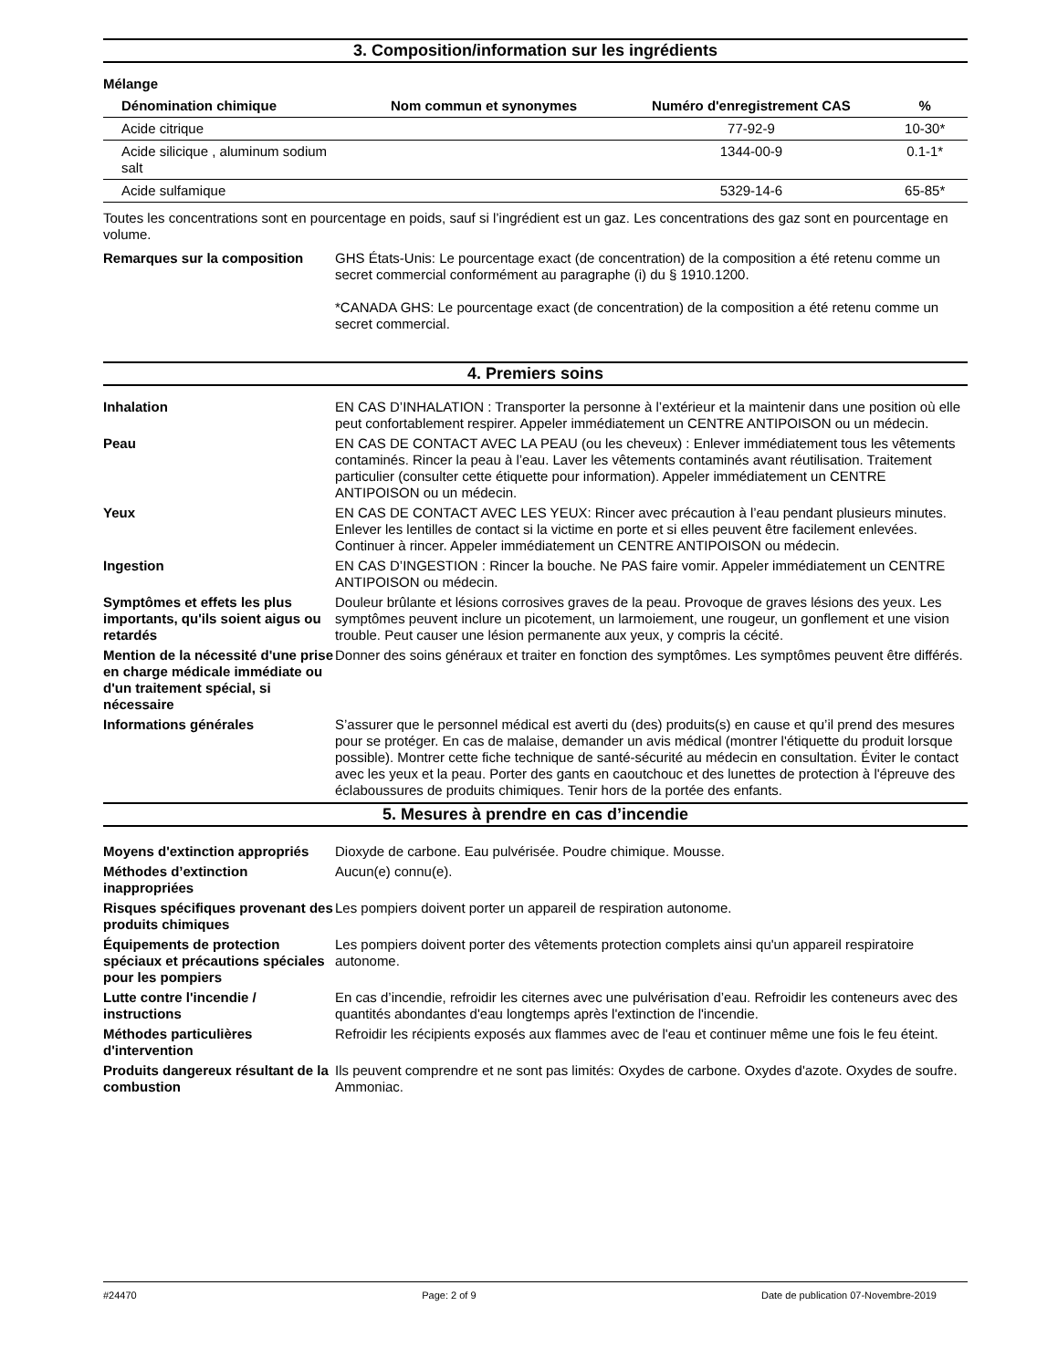3. Composition/information sur les ingrédients
Mélange
| Dénomination chimique | Nom commun et synonymes | Numéro d'enregistrement CAS | % |
| --- | --- | --- | --- |
| Acide citrique | | 77-92-9 | 10-30* |
| Acide silicique , aluminum sodium salt | | 1344-00-9 | 0.1-1* |
| Acide sulfamique | | 5329-14-6 | 65-85* |
Toutes les concentrations sont en pourcentage en poids, sauf si l’ingrédient est un gaz. Les concentrations des gaz sont en pourcentage en volume.
Remarques sur la composition GHS États-Unis: Le pourcentage exact (de concentration) de la composition a été retenu comme un secret commercial conformément au paragraphe (i) du § 1910.1200.
*CANADA GHS: Le pourcentage exact (de concentration) de la composition a été retenu comme un secret commercial.
4. Premiers soins
Inhalation EN CAS D’INHALATION : Transporter la personne à l’extérieur et la maintenir dans une position où elle peut confortablement respirer. Appeler immédiatement un CENTRE ANTIPOISON ou un médecin.
Peau EN CAS DE CONTACT AVEC LA PEAU (ou les cheveux) : Enlever immédiatement tous les vêtements contaminés. Rincer la peau à l’eau. Laver les vêtements contaminés avant réutilisation. Traitement particulier (consulter cette étiquette pour information). Appeler immédiatement un CENTRE ANTIPOISON ou un médecin.
Yeux EN CAS DE CONTACT AVEC LES YEUX: Rincer avec précaution à l’eau pendant plusieurs minutes. Enlever les lentilles de contact si la victime en porte et si elles peuvent être facilement enlevées. Continuer à rincer. Appeler immédiatement un CENTRE ANTIPOISON ou médecin.
Ingestion EN CAS D’INGESTION : Rincer la bouche. Ne PAS faire vomir. Appeler immédiatement un CENTRE ANTIPOISON ou médecin.
Symptômes et effets les plus importants, qu'ils soient aigus ou retardés
Douleur brûlante et lésions corrosives graves de la peau. Provoque de graves lésions des yeux. Les symptômes peuvent inclure un picotement, un larmoiement, une rougeur, un gonflement et une vision trouble. Peut causer une lésion permanente aux yeux, y compris la cécité.
Mention de la nécessité d'une prise en charge médicale immédiate ou d'un traitement spécial, si nécessaire
Donner des soins généraux et traiter en fonction des symptômes. Les symptômes peuvent être différés.
Informations générales S’assurer que le personnel médical est averti du (des) produits(s) en cause et qu’il prend des mesures pour se protéger. En cas de malaise, demander un avis médical (montrer l'étiquette du produit lorsque possible). Montrer cette fiche technique de santé-sécurité au médecin en consultation. Éviter le contact avec les yeux et la peau. Porter des gants en caoutchouc et des lunettes de protection à l'épreuve des éclaboussures de produits chimiques. Tenir hors de la portée des enfants.
5. Mesures à prendre en cas d’incendie
Moyens d'extinction appropriés
Dioxyde de carbone. Eau pulvérisée. Poudre chimique. Mousse.
Méthodes d’extinction inappropriées
Aucun(e) connu(e).
Risques spécifiques provenant des produits chimiques
Les pompiers doivent porter un appareil de respiration autonome.
Équipements de protection spéciaux et précautions spéciales pour les pompiers
Les pompiers doivent porter des vêtements protection complets ainsi qu'un appareil respiratoire autonome.
Lutte contre l'incendie / instructions
En cas d’incendie, refroidir les citernes avec une pulvérisation d’eau. Refroidir les conteneurs avec des quantités abondantes d'eau longtemps après l'extinction de l'incendie.
Méthodes particulières d'intervention
Refroidir les récipients exposés aux flammes avec de l'eau et continuer même une fois le feu éteint.
Produits dangereux résultant de la combustion
Ils peuvent comprendre et ne sont pas limités: Oxydes de carbone. Oxydes d'azote. Oxydes de soufre. Ammoniac.
#24470 Page: 2 of 9 Date de publication 07-Novembre-2019